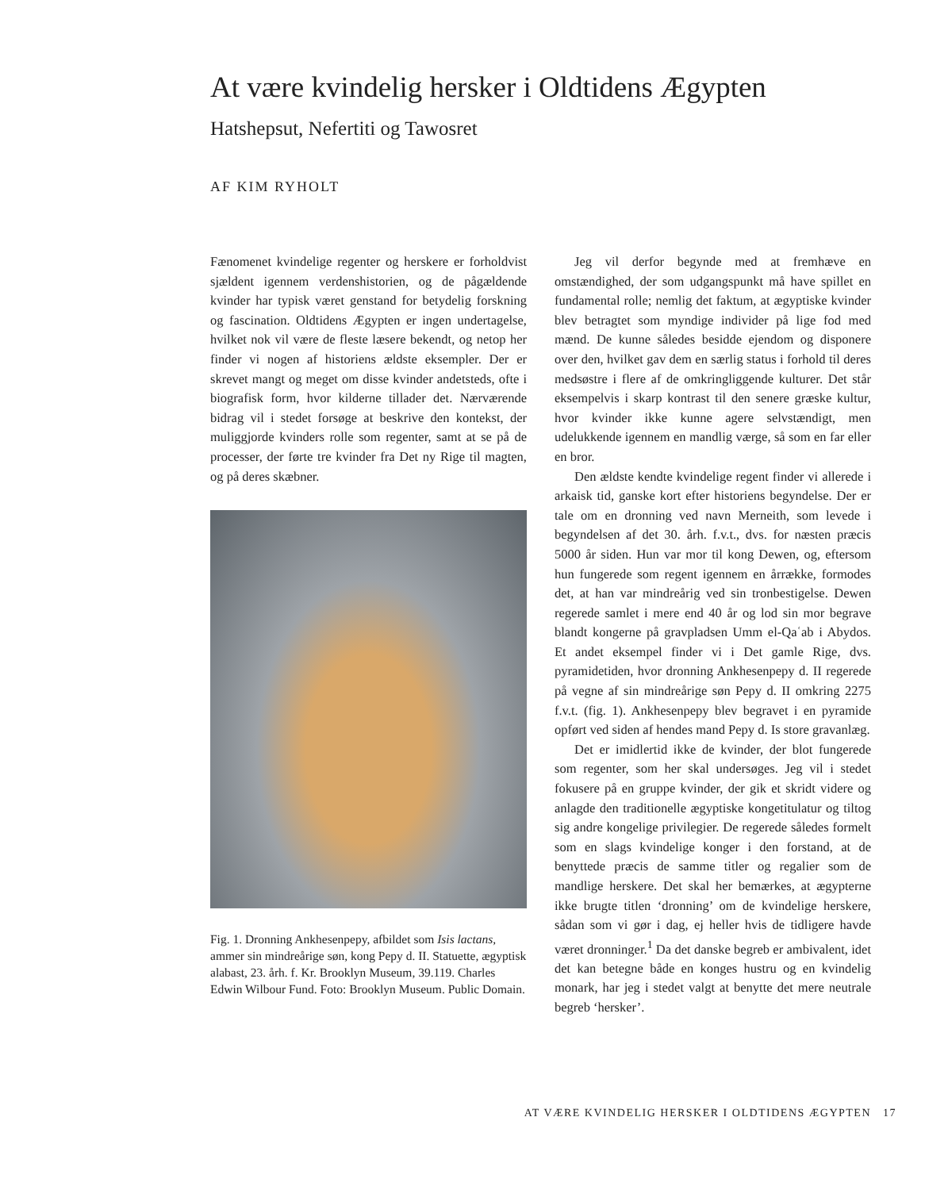At være kvindelig hersker i Oldtidens Ægypten
Hatshepsut, Nefertiti og Tawosret
AF KIM RYHOLT
Fænomenet kvindelige regenter og herskere er forholdvist sjældent igennem verdenshistorien, og de pågældende kvinder har typisk været genstand for betydelig forskning og fascination. Oldtidens Ægypten er ingen undertagelse, hvilket nok vil være de fleste læsere bekendt, og netop her finder vi nogen af historiens ældste eksempler. Der er skrevet mangt og meget om disse kvinder andetsteds, ofte i biografisk form, hvor kilderne tillader det. Nærværende bidrag vil i stedet forsøge at beskrive den kontekst, der muliggjorde kvinders rolle som regenter, samt at se på de processer, der førte tre kvinder fra Det ny Rige til magten, og på deres skæbner.
Fig. 1. Dronning Ankhesenpepy, afbildet som Isis lactans, ammer sin mindreårige søn, kong Pepy d. II. Statuette, ægyptisk alabast, 23. årh. f. Kr. Brooklyn Museum, 39.119. Charles Edwin Wilbour Fund. Foto: Brooklyn Museum. Public Domain.
Jeg vil derfor begynde med at fremhæve en omstændighed, der som udgangspunkt må have spillet en fundamental rolle; nemlig det faktum, at ægyptiske kvinder blev betragtet som myndige individer på lige fod med mænd. De kunne således besidde ejendom og disponere over den, hvilket gav dem en særlig status i forhold til deres medsøstre i flere af de omkringliggende kulturer. Det står eksempelvis i skarp kontrast til den senere græske kultur, hvor kvinder ikke kunne agere selvstændigt, men udelukkende igennem en mandlig værge, så som en far eller en bror.
Den ældste kendte kvindelige regent finder vi allerede i arkaisk tid, ganske kort efter historiens begyndelse. Der er tale om en dronning ved navn Merneith, som levede i begyndelsen af det 30. årh. f.v.t., dvs. for næsten præcis 5000 år siden. Hun var mor til kong Dewen, og, eftersom hun fungerede som regent igennem en årrække, formodes det, at han var mindreårig ved sin tronbestigelse. Dewen regerede samlet i mere end 40 år og lod sin mor begrave blandt kongerne på gravpladsen Umm el-Qaʿab i Abydos. Et andet eksempel finder vi i Det gamle Rige, dvs. pyramidetiden, hvor dronning Ankhesenpepy d. II regerede på vegne af sin mindreårige søn Pepy d. II omkring 2275 f.v.t. (fig. 1). Ankhesenpepy blev begravet i en pyramide opført ved siden af hendes mand Pepy d. Is store gravanlæg.
Det er imidlertid ikke de kvinder, der blot fungerede som regenter, som her skal undersøges. Jeg vil i stedet fokusere på en gruppe kvinder, der gik et skridt videre og anlagde den traditionelle ægyptiske kongetitulatur og tiltog sig andre kongelige privilegier. De regerede således formelt som en slags kvindelige konger i den forstand, at de benyttede præcis de samme titler og regalier som de mandlige herskere. Det skal her bemærkes, at ægypterne ikke brugte titlen ‘dronning’ om de kvindelige herskere, sådan som vi gør i dag, ej heller hvis de tidligere havde været dronninger.<sup>1</sup> Da det danske begreb er ambivalent, idet det kan betegne både en konges hustru og en kvindelig monark, har jeg i stedet valgt at benytte det mere neutrale begreb ‘hersker’.
AT VÆRE KVINDELIG HERSKER I OLDTIDENS ÆGYPTEN 17